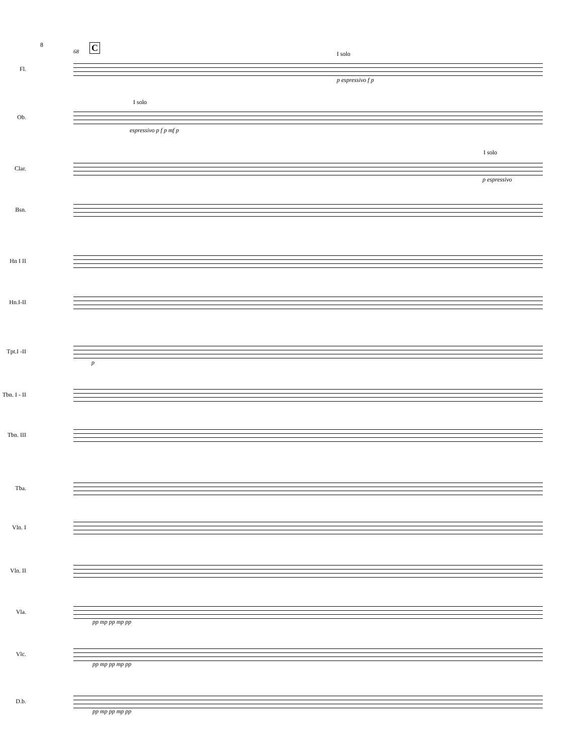8 C
68
Fl.
I solo
p espressivo f p
Ob.
I solo
espressivo p f p mf p
Clar.
I solo
p espressivo
Bsn.
Hn I II
Hn.I-II
Tpt.I -II
p
Tbn. I - II
Tbn. III
Tba.
Vln. I
Vln. II
Vla.
pp mp pp mp pp
Vlc.
pp mp pp mp pp
D.b.
pp mp pp mp pp